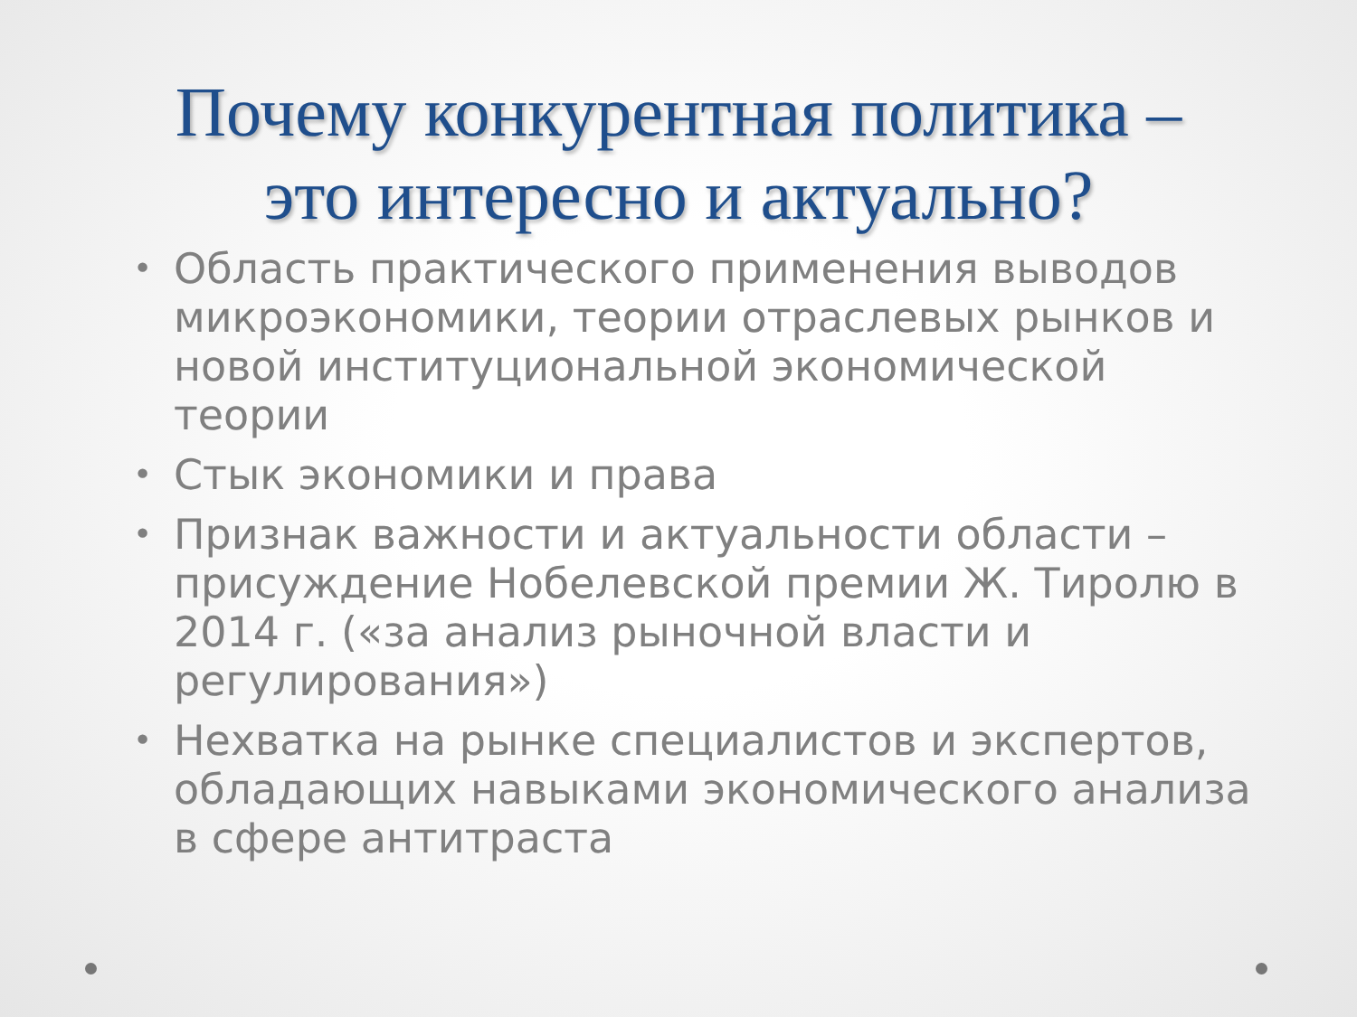Почему конкурентная политика –
это интересно и актуально?
• Область практического применения выводов микроэкономики, теории отраслевых рынков и новой институциональной экономической теории
• Стык экономики и права
• Признак важности и актуальности области – присуждение Нобелевской премии Ж. Тиролю в 2014 г. («за анализ рыночной власти и регулирования»)
• Нехватка на рынке специалистов и экспертов, обладающих навыками экономического анализа в сфере антитраста